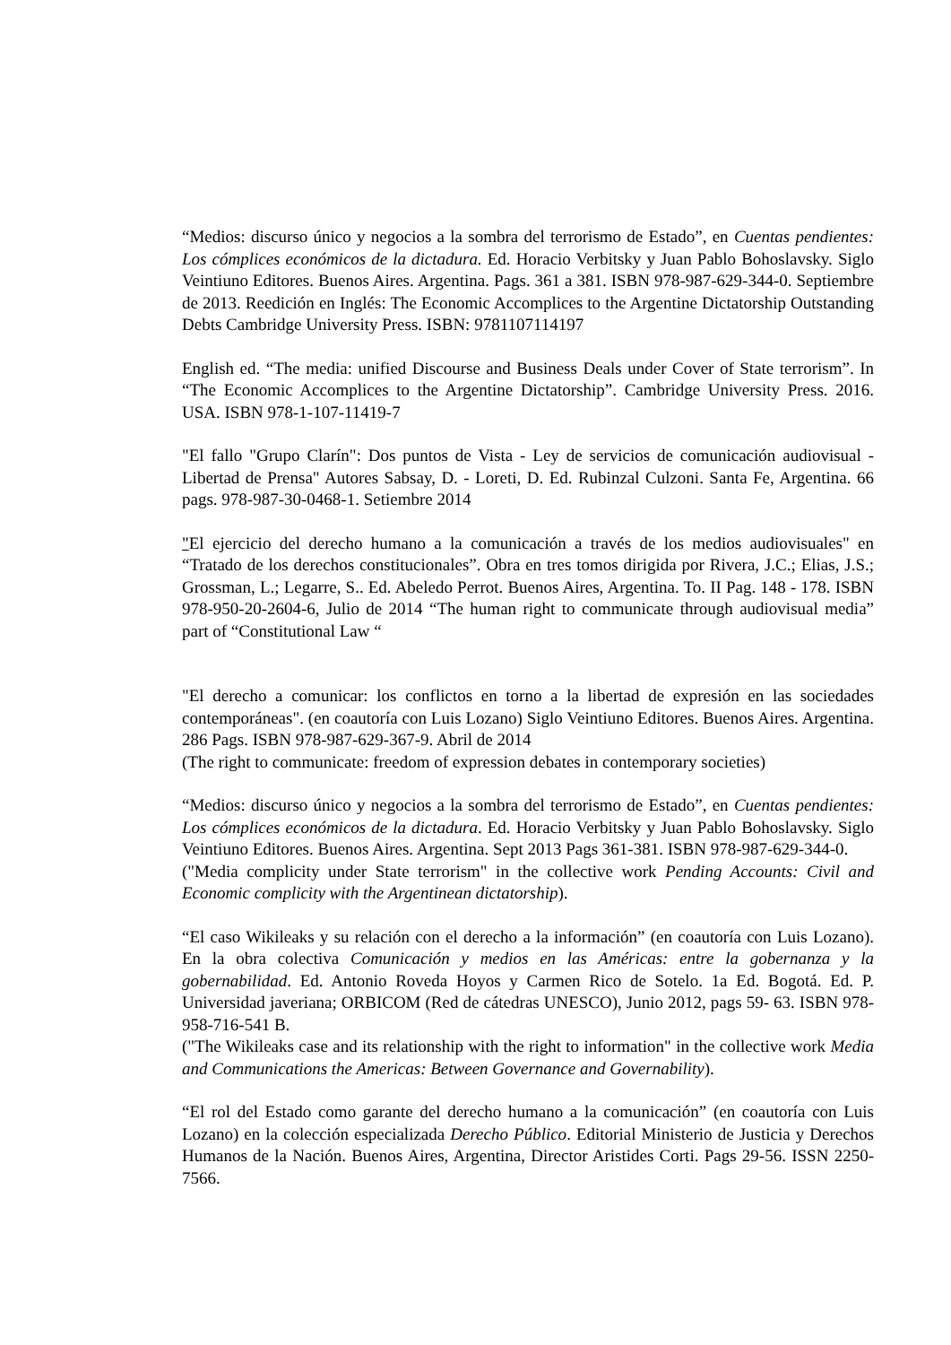“Medios: discurso único y negocios a la sombra del terrorismo de Estado”, en Cuentas pendientes: Los cómplices económicos de la dictadura. Ed. Horacio Verbitsky y Juan Pablo Bohoslavsky. Siglo Veintiuno Editores. Buenos Aires. Argentina. Pags. 361 a 381. ISBN 978-987-629-344-0. Septiembre de 2013. Reedición en Inglés: The Economic Accomplices to the Argentine Dictatorship Outstanding Debts Cambridge University Press. ISBN: 9781107114197
English ed. “The media: unified Discourse and Business Deals under Cover of State terrorism”. In “The Economic Accomplices to the Argentine Dictatorship”. Cambridge University Press. 2016. USA. ISBN 978-1-107-11419-7
"El fallo "Grupo Clarín": Dos puntos de Vista - Ley de servicios de comunicación audiovisual - Libertad de Prensa" Autores Sabsay, D. - Loreti, D. Ed. Rubinzal Culzoni. Santa Fe, Argentina. 66 pags. 978-987-30-0468-1. Setiembre 2014
"El ejercicio del derecho humano a la comunicación a través de los medios audiovisuales" en “Tratado de los derechos constitucionales”. Obra en tres tomos dirigida por Rivera, J.C.; Elias, J.S.; Grossman, L.; Legarre, S.. Ed. Abeledo Perrot. Buenos Aires, Argentina. To. II Pag. 148 - 178. ISBN 978-950-20-2604-6, Julio de 2014 “The human right to communicate through audiovisual media” part of “Constitutional Law “
"El derecho a comunicar: los conflictos en torno a la libertad de expresión en las sociedades contemporáneas". (en coautoría con Luis Lozano) Siglo Veintiuno Editores. Buenos Aires. Argentina. 286 Pags. ISBN 978-987-629-367-9. Abril de 2014
(The right to communicate: freedom of expression debates in contemporary societies)
“Medios: discurso único y negocios a la sombra del terrorismo de Estado”, en Cuentas pendientes: Los cómplices económicos de la dictadura. Ed. Horacio Verbitsky y Juan Pablo Bohoslavsky. Siglo Veintiuno Editores. Buenos Aires. Argentina. Sept 2013 Pags 361-381. ISBN 978-987-629-344-0.
("Media complicity under State terrorism" in the collective work Pending Accounts: Civil and Economic complicity with the Argentinean dictatorship).
“El caso Wikileaks y su relación con el derecho a la información” (en coautoría con Luis Lozano). En la obra colectiva Comunicación y medios en las Américas: entre la gobernanza y la gobernabilidad. Ed. Antonio Roveda Hoyos y Carmen Rico de Sotelo. 1a Ed. Bogotá. Ed. P. Universidad javeriana; ORBICOM (Red de cátedras UNESCO), Junio 2012, pags 59- 63. ISBN 978-958-716-541 B.
("The Wikileaks case and its relationship with the right to information" in the collective work Media and Communications the Americas: Between Governance and Governability).
“El rol del Estado como garante del derecho humano a la comunicación” (en coautoría con Luis Lozano) en la colección especializada Derecho Público. Editorial Ministerio de Justicia y Derechos Humanos de la Nación. Buenos Aires, Argentina, Director Aristides Corti. Pags 29-56. ISSN 2250-7566.